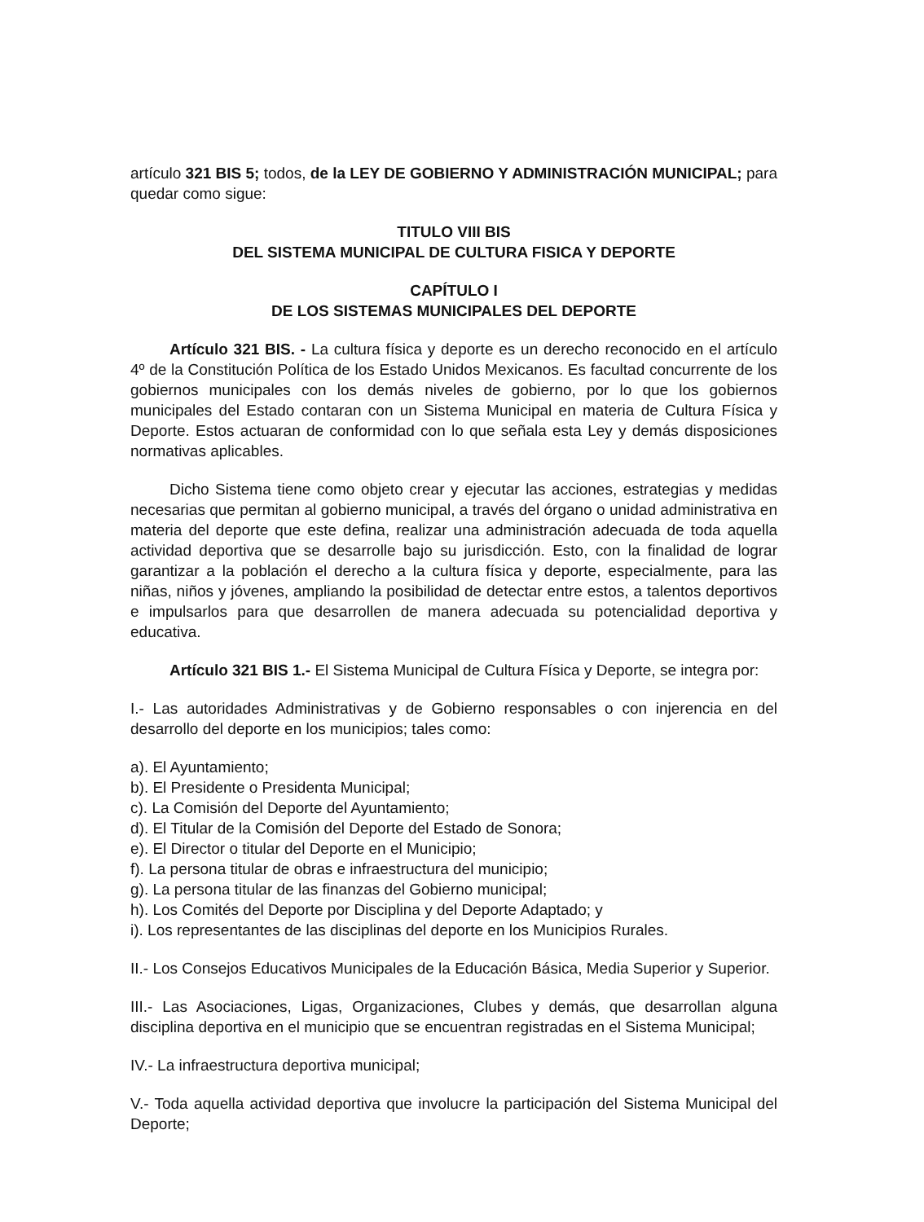artículo 321 BIS 5; todos, de la LEY DE GOBIERNO Y ADMINISTRACIÓN MUNICIPAL; para quedar como sigue:
TITULO VIII BIS
DEL SISTEMA MUNICIPAL DE CULTURA FISICA Y DEPORTE
CAPÍTULO I
DE LOS SISTEMAS MUNICIPALES DEL DEPORTE
Artículo 321 BIS. - La cultura física y deporte es un derecho reconocido en el artículo 4º de la Constitución Política de los Estado Unidos Mexicanos. Es facultad concurrente de los gobiernos municipales con los demás niveles de gobierno, por lo que los gobiernos municipales del Estado contaran con un Sistema Municipal en materia de Cultura Física y Deporte. Estos actuaran de conformidad con lo que señala esta Ley y demás disposiciones normativas aplicables.
Dicho Sistema tiene como objeto crear y ejecutar las acciones, estrategias y medidas necesarias que permitan al gobierno municipal, a través del órgano o unidad administrativa en materia del deporte que este defina, realizar una administración adecuada de toda aquella actividad deportiva que se desarrolle bajo su jurisdicción. Esto, con la finalidad de lograr garantizar a la población el derecho a la cultura física y deporte, especialmente, para las niñas, niños y jóvenes, ampliando la posibilidad de detectar entre estos, a talentos deportivos e impulsarlos para que desarrollen de manera adecuada su potencialidad deportiva y educativa.
Artículo 321 BIS 1.- El Sistema Municipal de Cultura Física y Deporte, se integra por:
I.- Las autoridades Administrativas y de Gobierno responsables o con injerencia en del desarrollo del deporte en los municipios; tales como:
a). El Ayuntamiento;
b). El Presidente o Presidenta Municipal;
c). La Comisión del Deporte del Ayuntamiento;
d). El Titular de la Comisión del Deporte del Estado de Sonora;
e). El Director o titular del Deporte en el Municipio;
f). La persona titular de obras e infraestructura del municipio;
g). La persona titular de las finanzas del Gobierno municipal;
h). Los Comités del Deporte por Disciplina y del Deporte Adaptado; y
i). Los representantes de las disciplinas del deporte en los Municipios Rurales.
II.- Los Consejos Educativos Municipales de la Educación Básica, Media Superior y Superior.
III.- Las Asociaciones, Ligas, Organizaciones, Clubes y demás, que desarrollan alguna disciplina deportiva en el municipio que se encuentran registradas en el Sistema Municipal;
IV.- La infraestructura deportiva municipal;
V.- Toda aquella actividad deportiva que involucre la participación del Sistema Municipal del Deporte;